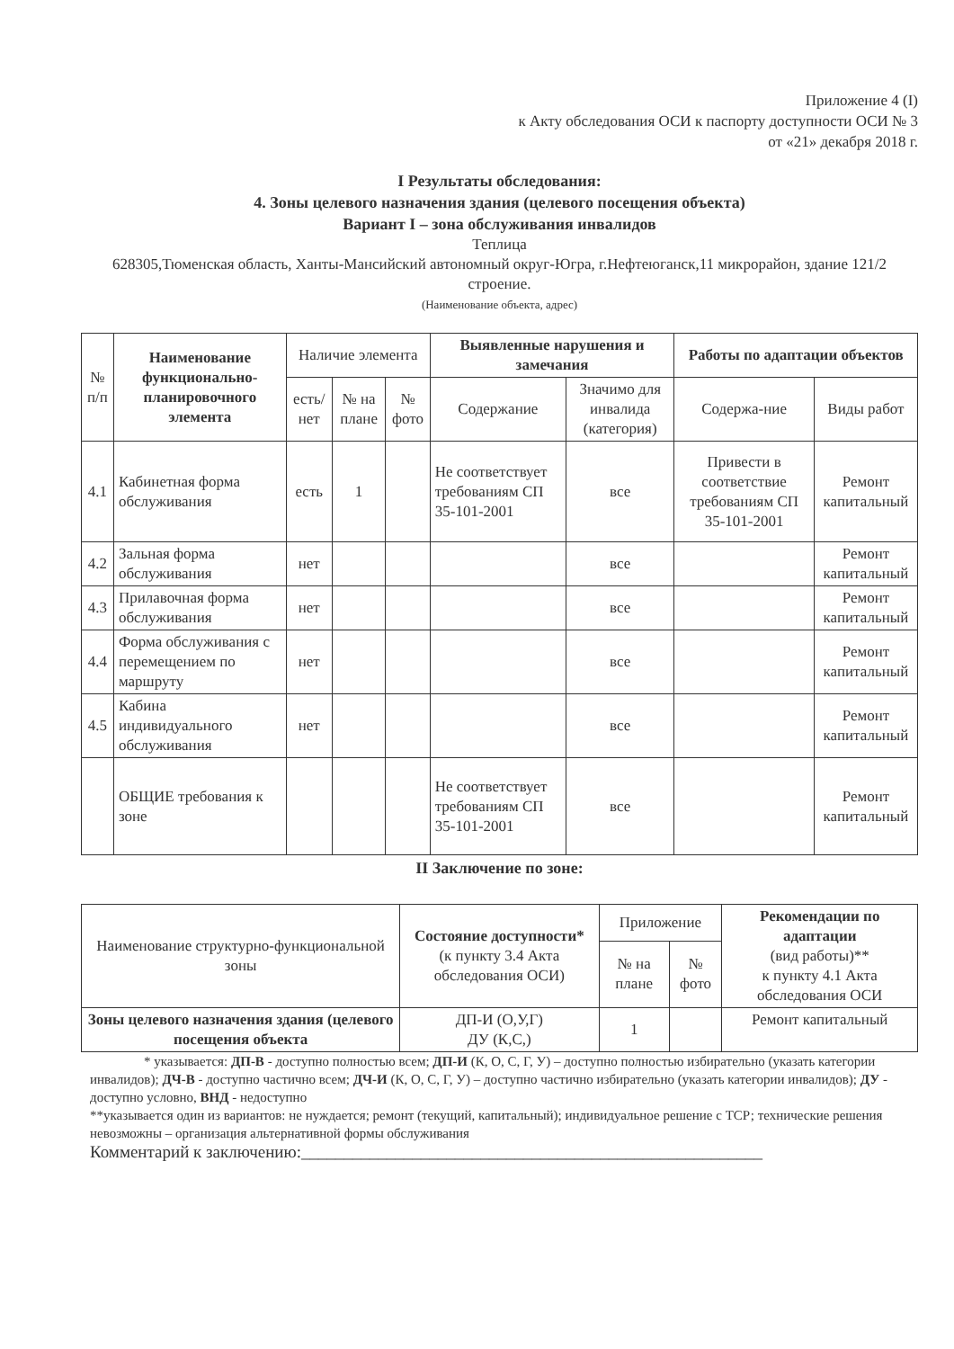Приложение 4 (I)
к Акту обследования ОСИ к паспорту доступности ОСИ № 3
от «21» декабря 2018 г.
I Результаты обследования:
4. Зоны целевого назначения здания (целевого посещения объекта)
Вариант I – зона обслуживания инвалидов
Теплица
628305,Тюменская область, Ханты-Мансийский автономный округ-Югра, г.Нефтеюганск,11 микрорайон, здание 121/2 строение.
(Наименование объекта, адрес)
| № п/п | Наименование функционально-планировочного элемента | Наличие элемента | | | Выявленные нарушения и замечания | | Работы по адаптации объектов | |
| --- | --- | --- | --- | --- | --- | --- | --- | --- |
| | | есть/ нет | № на плане | № фото | Содержание | Значимо для инвалида (категория) | Содержа-ние | Виды работ |
| 4.1 | Кабинетная форма обслуживания | есть | 1 | | Не соответствует требованиям СП 35-101-2001 | все | Привести в соответствие требованиям СП 35-101-2001 | Ремонт капитальный |
| 4.2 | Зальная форма обслуживания | нет | | | | все | | Ремонт капитальный |
| 4.3 | Прилавочная форма обслуживания | нет | | | | все | | Ремонт капитальный |
| 4.4 | Форма обслуживания с перемещением по маршруту | нет | | | | все | | Ремонт капитальный |
| 4.5 | Кабина индивидуального обслуживания | нет | | | | все | | Ремонт капитальный |
| | ОБЩИЕ требования к зоне | | | | Не соответствует требованиям СП 35-101-2001 | все | | Ремонт капитальный |
II Заключение по зоне:
| Наименование структурно-функциональной зоны | Состояние доступности* (к пункту 3.4 Акта обследования ОСИ) | Приложение | | Рекомендации по адаптации (вид работы)** к пункту 4.1 Акта обследования ОСИ |
| --- | --- | --- | --- | --- |
| | | № на плане | № фото | |
| Зоны целевого назначения здания (целевого посещения объекта | ДП-И (О,У,Г) ДУ (К,С,) | 1 | | Ремонт капитальный |
* указывается: ДП-В - доступно полностью всем; ДП-И (К, О, С, Г, У) – доступно полностью избирательно (указать категории инвалидов); ДЧ-В - доступно частично всем; ДЧ-И (К, О, С, Г, У) – доступно частично избирательно (указать категории инвалидов); ДУ - доступно условно, ВНД - недоступно
**указывается один из вариантов: не нуждается; ремонт (текущий, капитальный); индивидуальное решение с ТСР; технические решения невозможны – организация альтернативной формы обслуживания
Комментарий к заключению:______________________________________________________